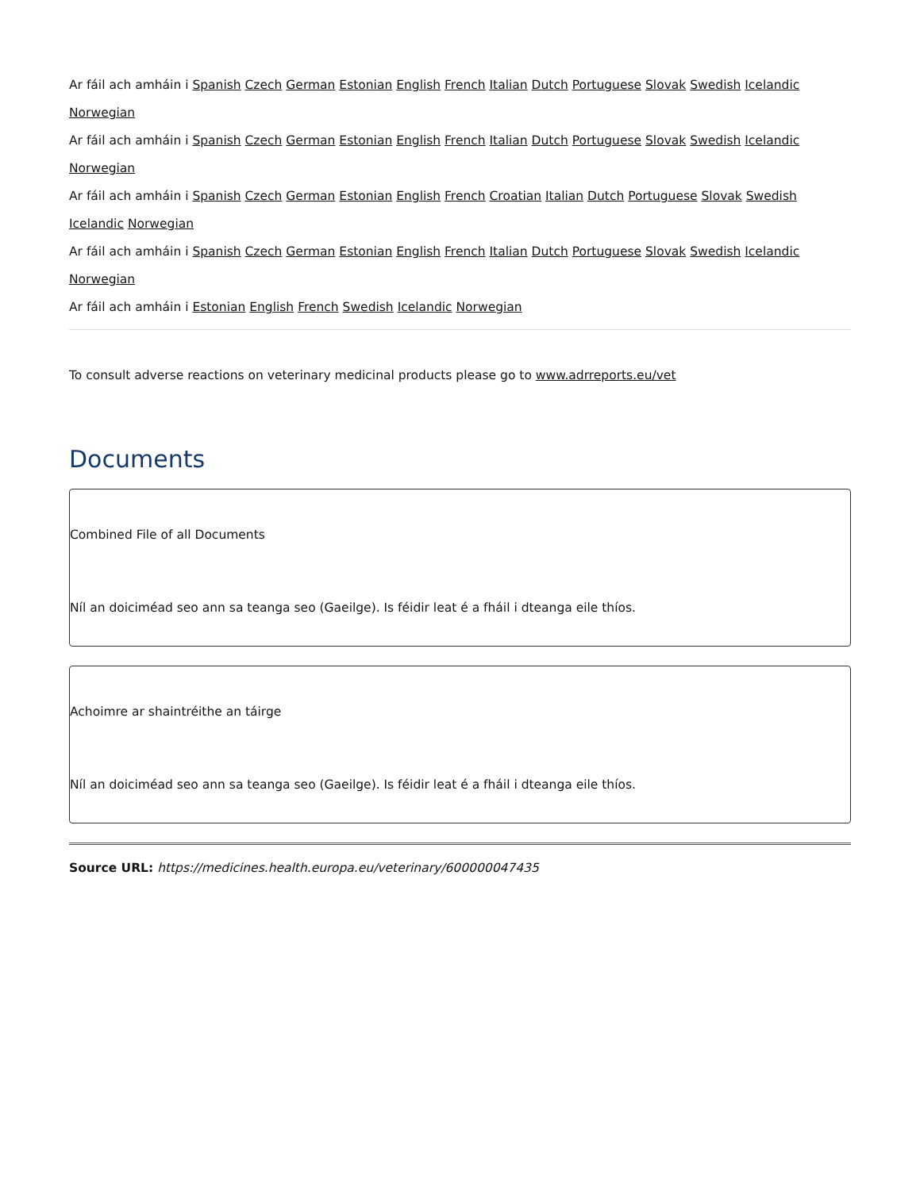Ar fáil ach amháin i Spanish Czech German Estonian English French Italian Dutch Portuguese Slovak Swedish Icelandic Norwegian
Ar fáil ach amháin i Spanish Czech German Estonian English French Italian Dutch Portuguese Slovak Swedish Icelandic Norwegian
Ar fáil ach amháin i Spanish Czech German Estonian English French Croatian Italian Dutch Portuguese Slovak Swedish Icelandic Norwegian
Ar fáil ach amháin i Spanish Czech German Estonian English French Italian Dutch Portuguese Slovak Swedish Icelandic Norwegian
Ar fáil ach amháin i Estonian English French Swedish Icelandic Norwegian
To consult adverse reactions on veterinary medicinal products please go to www.adrreports.eu/vet
Documents
Combined File of all Documents
Níl an doiciméad seo ann sa teanga seo (Gaeilge). Is féidir leat é a fháil i dteanga eile thíos.
Achoimre ar shaintréithe an táirge
Níl an doiciméad seo ann sa teanga seo (Gaeilge). Is féidir leat é a fháil i dteanga eile thíos.
Source URL: https://medicines.health.europa.eu/veterinary/600000047435